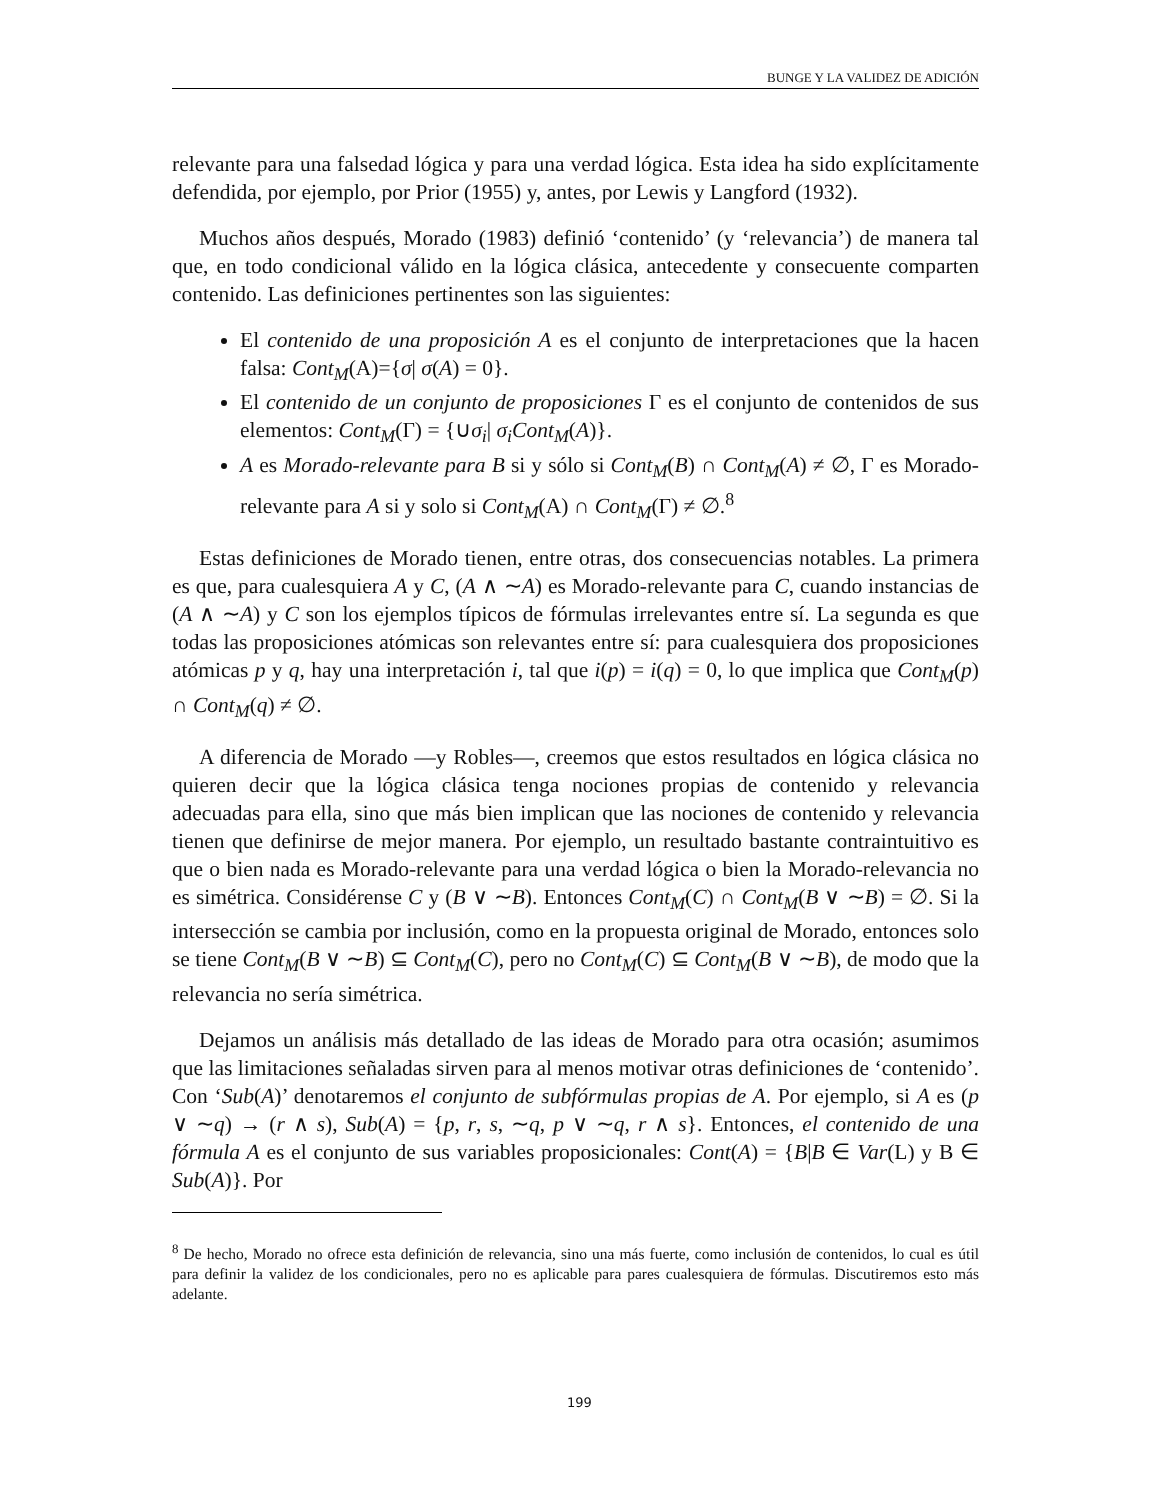BUNGE Y LA VALIDEZ DE ADICIÓN
relevante para una falsedad lógica y para una verdad lógica. Esta idea ha sido explícitamente defendida, por ejemplo, por Prior (1955) y, antes, por Lewis y Langford (1932).
Muchos años después, Morado (1983) definió ‘contenido’ (y ‘relevancia’) de manera tal que, en todo condicional válido en la lógica clásica, antecedente y consecuente comparten contenido. Las definiciones pertinentes son las siguientes:
El contenido de una proposición A es el conjunto de interpretaciones que la hacen falsa: Cont<sub>M</sub>(A)={σ| σ(A) = 0}.
El contenido de un conjunto de proposiciones Γ es el conjunto de contenidos de sus elementos: Cont<sub>M</sub>(Γ) = {∪σ<sub>i</sub>| σ<sub>i</sub>Cont<sub>M</sub>(A)}.
A es Morado-relevante para B si y sólo si Cont<sub>M</sub>(B) ∩ Cont<sub>M</sub>(A) ≠ ∅, Γ es Morado-relevante para A si y solo si Cont<sub>M</sub>(A) ∩ Cont<sub>M</sub>(Γ) ≠ ∅.<sup>8</sup>
Estas definiciones de Morado tienen, entre otras, dos consecuencias notables. La primera es que, para cualesquiera A y C, (A ∧ ∼A) es Morado-relevante para C, cuando instancias de (A ∧ ∼A) y C son los ejemplos típicos de fórmulas irrelevantes entre sí. La segunda es que todas las proposiciones atómicas son relevantes entre sí: para cualesquiera dos proposiciones atómicas p y q, hay una interpretación i, tal que i(p) = i(q) = 0, lo que implica que Cont<sub>M</sub>(p) ∩ Cont<sub>M</sub>(q) ≠ ∅.
A diferencia de Morado —y Robles—, creemos que estos resultados en lógica clásica no quieren decir que la lógica clásica tenga nociones propias de contenido y relevancia adecuadas para ella, sino que más bien implican que las nociones de contenido y relevancia tienen que definirse de mejor manera. Por ejemplo, un resultado bastante contraintuitivo es que o bien nada es Morado-relevante para una verdad lógica o bien la Morado-relevancia no es simétrica. Considérense C y (B ∨ ∼B). Entonces Cont<sub>M</sub>(C) ∩ Cont<sub>M</sub>(B ∨ ∼B) = ∅. Si la intersección se cambia por inclusión, como en la propuesta original de Morado, entonces solo se tiene Cont<sub>M</sub>(B ∨ ∼B) ⊆ Cont<sub>M</sub>(C), pero no Cont<sub>M</sub>(C) ⊆ Cont<sub>M</sub>(B ∨ ∼B), de modo que la relevancia no sería simétrica.
Dejamos un análisis más detallado de las ideas de Morado para otra ocasión; asumimos que las limitaciones señaladas sirven para al menos motivar otras definiciones de ‘contenido’. Con ‘Sub(A)’ denotaremos el conjunto de subfórmulas propias de A. Por ejemplo, si A es (p ∨ ∼q) → (r ∧ s), Sub(A) = {p, r, s, ∼q, p ∨ ∼q, r ∧ s}. Entonces, el contenido de una fórmula A es el conjunto de sus variables proposicionales: Cont(A) = {B|B ∈ Var(L) y B ∈ Sub(A)}. Por
<sup>8</sup> De hecho, Morado no ofrece esta definición de relevancia, sino una más fuerte, como inclusión de contenidos, lo cual es útil para definir la validez de los condicionales, pero no es aplicable para pares cualesquiera de fórmulas. Discutiremos esto más adelante.
199